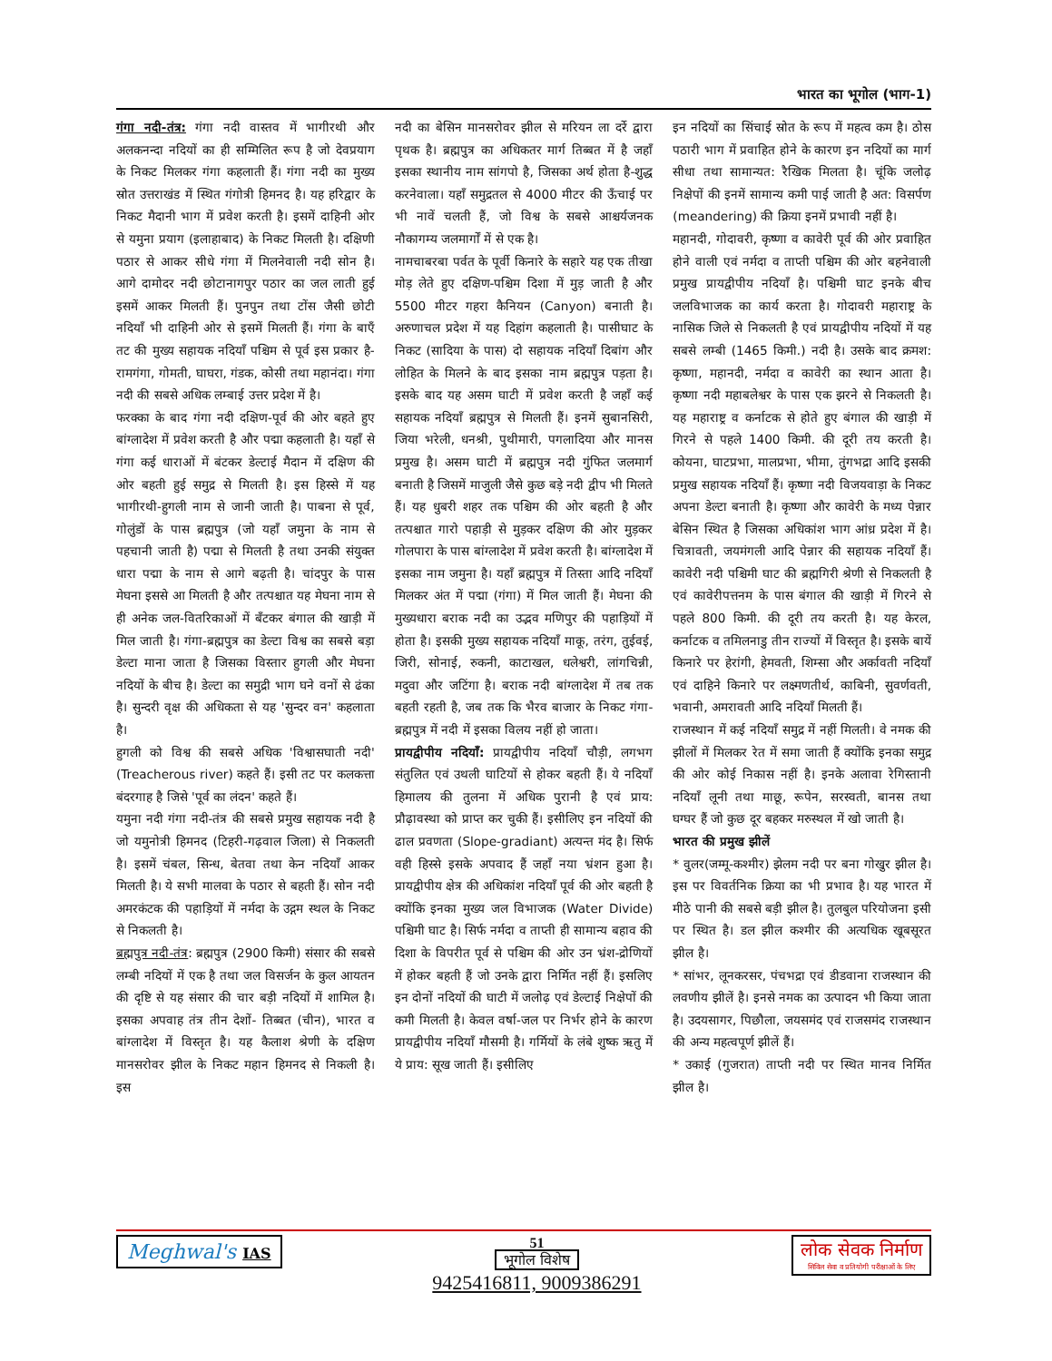भारत का भूगोल (भाग-1)
गंगा नदी-तंत्र: गंगा नदी वास्तव में भागीरथी और अलकनन्दा नदियों का ही सम्मिलित रूप है जो देवप्रयाग के निकट मिलकर गंगा कहलाती हैं। गंगा नदी का मुख्य स्रोत उत्तराखंड में स्थित गंगोत्री हिमनद है। यह हरिद्वार के निकट मैदानी भाग में प्रवेश करती है। इसमें दाहिनी ओर से यमुना प्रयाग (इलाहाबाद) के निकट मिलती है। दक्षिणी पठार से आकर सीधे गंगा में मिलनेवाली नदी सोन है। आगे दामोदर नदी छोटानागपुर पठार का जल लाती हुई इसमें आकर मिलती हैं। पुनपुन तथा टोंस जैसी छोटी नदियाँ भी दाहिनी ओर से इसमें मिलती हैं। गंगा के बाएँ तट की मुख्य सहायक नदियाँ पश्चिम से पूर्व इस प्रकार है-रामगंगा, गोमती, घाघरा, गंडक, कोसी तथा महानंदा। गंगा नदी की सबसे अधिक लम्बाई उत्तर प्रदेश में है।
फरक्का के बाद गंगा नदी दक्षिण-पूर्व की ओर बहते हुए बांग्लादेश में प्रवेश करती है और पद्मा कहलाती है। यहाँ से गंगा कई धाराओं में बंटकर डेल्टाई मैदान में दक्षिण की ओर बहती हुई समुद्र से मिलती है। इस हिस्से में यह भागीरथी-हुगली नाम से जानी जाती है। पाबना से पूर्व, गोलुंडों के पास ब्रह्मपुत्र (जो यहाँ जमुना के नाम से पहचानी जाती है) पद्मा से मिलती है तथा उनकी संयुक्त धारा पद्मा के नाम से आगे बढ़ती है। चांदपुर के पास मेघना इससे आ मिलती है और तत्पश्चात यह मेघना नाम से ही अनेक जल-वितरिकाओं में बँटकर बंगाल की खाड़ी में मिल जाती है। गंगा-ब्रह्मपुत्र का डेल्टा विश्व का सबसे बड़ा डेल्टा माना जाता है जिसका विस्तार हुगली और मेघना नदियों के बीच है। डेल्टा का समुद्री भाग घने वनों से ढंका है। सुन्दरी वृक्ष की अधिकता से यह 'सुन्दर वन' कहलाता है।
हुगली को विश्व की सबसे अधिक 'विश्वासघाती नदी' (Treacherous river) कहते हैं। इसी तट पर कलकत्ता बंदरगाह है जिसे 'पूर्व का लंदन' कहते हैं।
यमुना नदी गंगा नदी-तंत्र की सबसे प्रमुख सहायक नदी है जो यमुनोत्री हिमनद (टिहरी-गढ़वाल जिला) से निकलती है। इसमें चंबल, सिन्ध, बेतवा तथा केन नदियाँ आकर मिलती है। ये सभी मालवा के पठार से बहती हैं। सोन नदी अमरकंटक की पहाड़ियों में नर्मदा के उद्गम स्थल के निकट से निकलती है।
ब्रह्मपुत्र नदी-तंत्र: ब्रह्मपुत्र (2900 किमी) संसार की सबसे लम्बी नदियों में एक है तथा जल विसर्जन के कुल आयतन की दृष्टि से यह संसार की चार बड़ी नदियों में शामिल है। इसका अपवाह तंत्र तीन देशों- तिब्बत (चीन), भारत व बांग्लादेश में विस्तृत है। यह कैलाश श्रेणी के दक्षिण मानसरोवर झील के निकट महान हिमनद से निकली है। इस
नदी का बेसिन मानसरोवर झील से मरियन ला दर्रे द्वारा पृथक है। ब्रह्मपुत्र का अधिकतर मार्ग तिब्बत में है जहाँ इसका स्थानीय नाम सांगपो है, जिसका अर्थ होता है-शुद्ध करनेवाला। यहाँ समुद्रतल से 4000 मीटर की ऊँचाई पर भी नावें चलती हैं, जो विश्व के सबसे आश्चर्यजनक नौकागम्य जलमार्गों में से एक है।
नामचाबरबा पर्वत के पूर्वी किनारे के सहारे यह एक तीखा मोड़ लेते हुए दक्षिण-पश्चिम दिशा में मुड़ जाती है और 5500 मीटर गहरा कैनियन (Canyon) बनाती है। अरुणाचल प्रदेश में यह दिहांग कहलाती है। पासीघाट के निकट (सादिया के पास) दो सहायक नदियाँ दिबांग और लोहित के मिलने के बाद इसका नाम ब्रह्मपुत्र पड़ता है। इसके बाद यह असम घाटी में प्रवेश करती है जहाँ कई सहायक नदियाँ ब्रह्मपुत्र से मिलती हैं। इनमें सुबानसिरी, जिया भरेली, धनश्री, पुथीमारी, पगलादिया और मानस प्रमुख है। असम घाटी में ब्रह्मपुत्र नदी गुंफित जलमार्ग बनाती है जिसमें माजुली जैसे कुछ बड़े नदी द्वीप भी मिलते हैं। यह धुबरी शहर तक पश्चिम की ओर बहती है और तत्पश्चात गारो पहाड़ी से मुड़कर दक्षिण की ओर मुड़कर गोलपारा के पास बांग्लादेश में प्रवेश करती है। बांग्लादेश में इसका नाम जमुना है। यहाँ ब्रह्मपुत्र में तिस्ता आदि नदियाँ मिलकर अंत में पद्मा (गंगा) में मिल जाती हैं। मेघना की मुख्यधारा बराक नदी का उद्भव मणिपुर की पहाड़ियों में होता है। इसकी मुख्य सहायक नदियाँ माकू, तरंग, तुईवई, जिरी, सोनाई, रुकनी, काटाखल, धलेश्वरी, लांगचिन्नी, मदुवा और जटिंगा है। बराक नदी बांग्लादेश में तब तक बहती रहती है, जब तक कि भैरव बाजार के निकट गंगा-ब्रह्मपुत्र में नदी में इसका विलय नहीं हो जाता।
प्रायद्वीपीय नदियाँ: प्रायद्वीपीय नदियाँ चौड़ी, लगभग संतुलित एवं उथली घाटियों से होकर बहती हैं। ये नदियाँ हिमालय की तुलना में अधिक पुरानी है एवं प्राय: प्रौढ़ावस्था को प्राप्त कर चुकी हैं। इसीलिए इन नदियों की ढाल प्रवणता (Slope-gradiant) अत्यन्त मंद है। सिर्फ वही हिस्से इसके अपवाद हैं जहाँ नया भ्रंशन हुआ है। प्रायद्वीपीय क्षेत्र की अधिकांश नदियाँ पूर्व की ओर बहती है क्योंकि इनका मुख्य जल विभाजक (Water Divide) पश्चिमी घाट है। सिर्फ नर्मदा व ताप्ती ही सामान्य बहाव की दिशा के विपरीत पूर्व से पश्चिम की ओर उन भ्रंश-द्रोणियों में होकर बहती हैं जो उनके द्वारा निर्मित नहीं हैं। इसलिए इन दोनों नदियों की घाटी में जलोढ़ एवं डेल्टाई निक्षेपों की कमी मिलती है। केवल वर्षा-जल पर निर्भर होने के कारण प्रायद्वीपीय नदियाँ मौसमी है। गर्मियों के लंबे शुष्क ऋतु में ये प्राय: सूख जाती हैं। इसीलिए
इन नदियों का सिंचाई स्रोत के रूप में महत्व कम है। ठोस पठारी भाग में प्रवाहित होने के कारण इन नदियों का मार्ग सीधा तथा सामान्यत: रैखिक मिलता है। चूंकि जलोढ़ निक्षेपों की इनमें सामान्य कमी पाई जाती है अत: विसर्पण (meandering) की क्रिया इनमें प्रभावी नहीं है।
महानदी, गोदावरी, कृष्णा व कावेरी पूर्व की ओर प्रवाहित होने वाली एवं नर्मदा व ताप्ती पश्चिम की ओर बहनेवाली प्रमुख प्रायद्वीपीय नदियाँ है। पश्चिमी घाट इनके बीच जलविभाजक का कार्य करता है। गोदावरी महाराष्ट्र के नासिक जिले से निकलती है एवं प्रायद्वीपीय नदियों में यह सबसे लम्बी (1465 किमी.) नदी है। उसके बाद क्रमश: कृष्णा, महानदी, नर्मदा व कावेरी का स्थान आता है। कृष्णा नदी महाबलेश्वर के पास एक झरने से निकलती है। यह महाराष्ट्र व कर्नाटक से होते हुए बंगाल की खाड़ी में गिरने से पहले 1400 किमी. की दूरी तय करती है। कोयना, घाटप्रभा, मालप्रभा, भीमा, तुंगभद्रा आदि इसकी प्रमुख सहायक नदियाँ हैं। कृष्णा नदी विजयवाड़ा के निकट अपना डेल्टा बनाती है। कृष्णा और कावेरी के मध्य पेन्नार बेसिन स्थित है जिसका अधिकांश भाग आंध्र प्रदेश में है। चित्रावती, जयमंगली आदि पेन्नार की सहायक नदियाँ हैं। कावेरी नदी पश्चिमी घाट की ब्रह्मगिरी श्रेणी से निकलती है एवं कावेरीपत्तनम के पास बंगाल की खाड़ी में गिरने से पहले 800 किमी. की दूरी तय करती है। यह केरल, कर्नाटक व तमिलनाडु तीन राज्यों में विस्तृत है। इसके बायें किनारे पर हेरांगी, हेमवती, शिम्सा और अर्कावती नदियाँ एवं दाहिने किनारे पर लक्ष्मणतीर्थ, काबिनी, सुवर्णवती, भवानी, अमरावती आदि नदियाँ मिलती हैं।
राजस्थान में कई नदियाँ समुद्र में नहीं मिलती। वे नमक की झीलों में मिलकर रेत में समा जाती हैं क्योंकि इनका समुद्र की ओर कोई निकास नहीं है। इनके अलावा रेगिस्तानी नदियाँ लूनी तथा माछू, रूपेन, सरस्वती, बानस तथा घग्घर हैं जो कुछ दूर बहकर मरुस्थल में खो जाती है।
भारत की प्रमुख झीलें
* वुलर(जम्मू-कश्मीर) झेलम नदी पर बना गोखुर झील है। इस पर विवर्तनिक क्रिया का भी प्रभाव है। यह भारत में मीठे पानी की सबसे बड़ी झील है। तुलबुल परियोजना इसी पर स्थित है। डल झील कश्मीर की अत्यधिक खूबसूरत झील है।
* सांभर, लूनकरसर, पंचभद्रा एवं डीडवाना राजस्थान की लवणीय झीलें है। इनसे नमक का उत्पादन भी किया जाता है। उदयसागर, पिछौला, जयसमंद एवं राजसमंद राजस्थान की अन्य महत्वपूर्ण झीलें हैं।
* उकाई (गुजरात) ताप्ती नदी पर स्थित मानव निर्मित झील है।
Meghwal's IAS
51
भूगोल विशेष
9425416811, 9009386291
लोक सेवक निर्माण
सिविल सेवा व प्रतियोगी परीक्षाओं के लिए